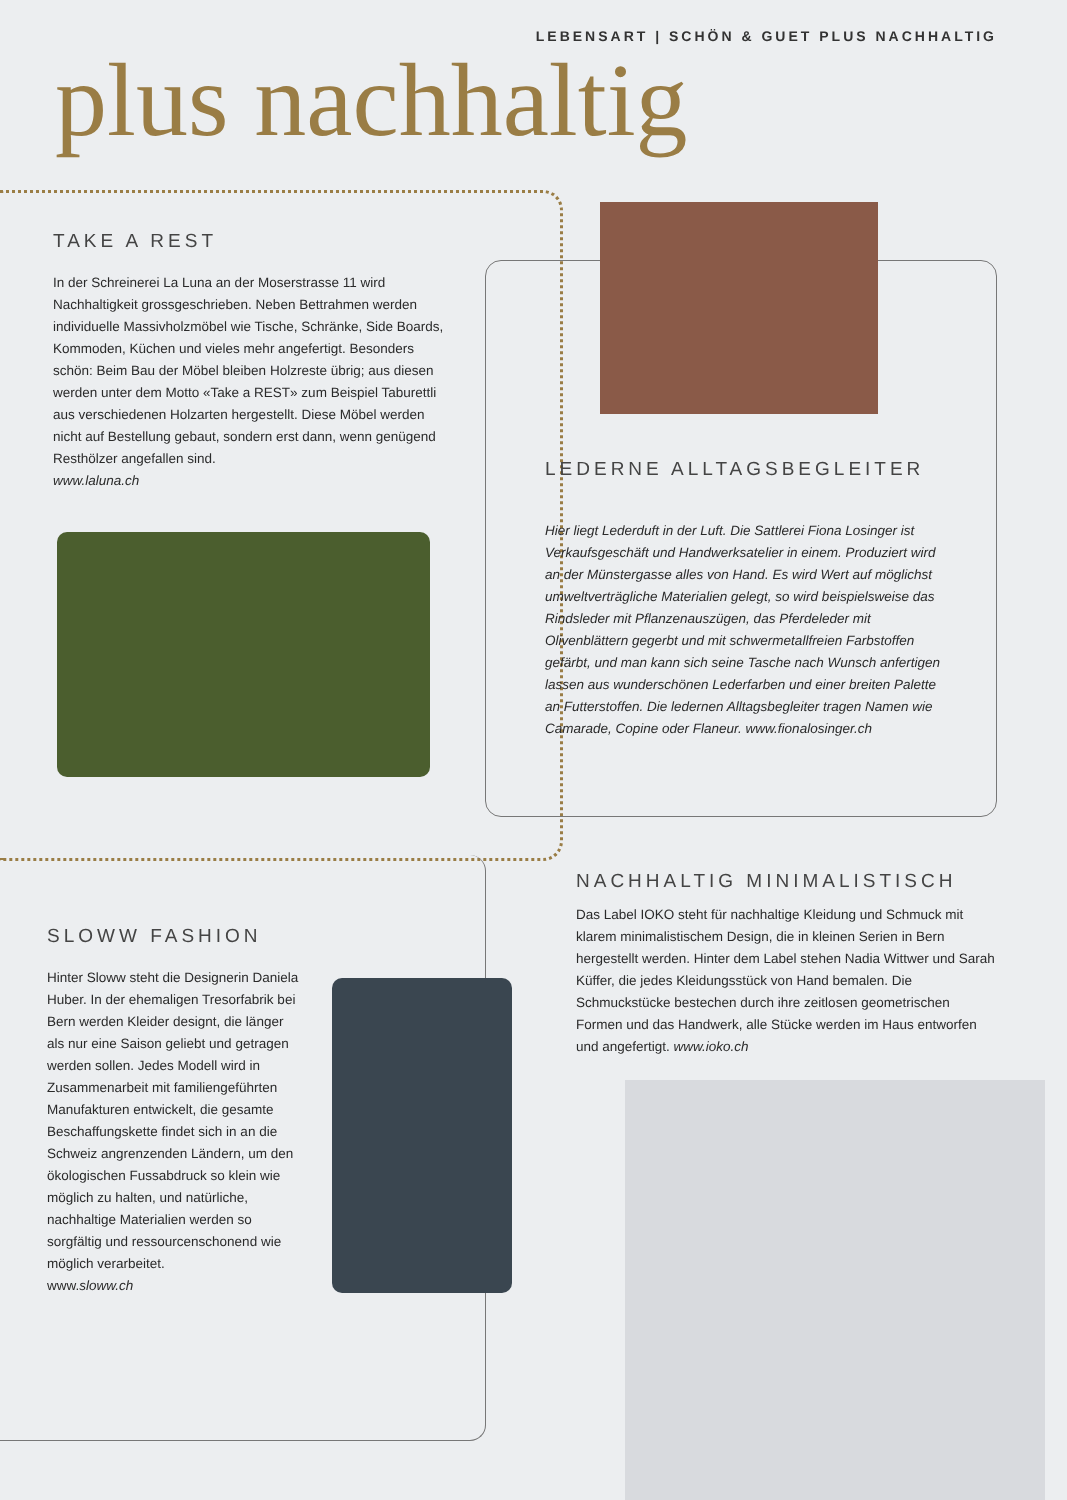LEBENSART | SCHÖN & GUET PLUS NACHHALTIG
plus nachhaltig
TAKE A REST
In der Schreinerei La Luna an der Moserstrasse 11 wird Nachhaltigkeit grossgeschrieben. Neben Bettrahmen werden individuelle Massivholzmöbel wie Tische, Schränke, Side Boards, Kommoden, Küchen und vieles mehr angefertigt. Besonders schön: Beim Bau der Möbel bleiben Holzreste übrig; aus diesen werden unter dem Motto «Take a REST» zum Beispiel Taburettli aus verschiedenen Holzarten hergestellt. Diese Möbel werden nicht auf Bestellung gebaut, sondern erst dann, wenn genügend Resthölzer angefallen sind.
www.laluna.ch
LEDERNE ALLTAGSBEGLEITER
Hier liegt Lederduft in der Luft. Die Sattlerei Fiona Losinger ist Verkaufsgeschäft und Handwerksatelier in einem. Produziert wird an der Münstergasse alles von Hand. Es wird Wert auf möglichst umweltverträgliche Materialien gelegt, so wird beispielsweise das Rindsleder mit Pflanzenauszügen, das Pferdeleder mit Olivenblättern gegerbt und mit schwermetallfreien Farbstoffen gefärbt, und man kann sich seine Tasche nach Wunsch anfertigen lassen aus wunderschönen Lederfarben und einer breiten Palette an Futterstoffen. Die ledernen Alltagsbegleiter tragen Namen wie Camarade, Copine oder Flaneur. www.fionalosinger.ch
SLOWW FASHION
Hinter Sloww steht die Designerin Daniela Huber. In der ehemaligen Tresorfabrik bei Bern werden Kleider designt, die länger als nur eine Saison geliebt und getragen werden sollen. Jedes Modell wird in Zusammenarbeit mit familiengeführten Manufakturen entwickelt, die gesamte Beschaffungskette findet sich in an die Schweiz angrenzenden Ländern, um den ökologischen Fussabdruck so klein wie möglich zu halten, und natürliche, nachhaltige Materialien werden so sorgfältig und ressourcenschonend wie möglich verarbeitet.
www.sloww.ch
NACHHALTIG MINIMALISTISCH
Das Label IOKO steht für nachhaltige Kleidung und Schmuck mit klarem minimalistischem Design, die in kleinen Serien in Bern hergestellt werden. Hinter dem Label stehen Nadia Wittwer und Sarah Küffer, die jedes Kleidungsstück von Hand bemalen. Die Schmuckstücke bestechen durch ihre zeitlosen geometrischen Formen und das Handwerk, alle Stücke werden im Haus entworfen und angefertigt. www.ioko.ch